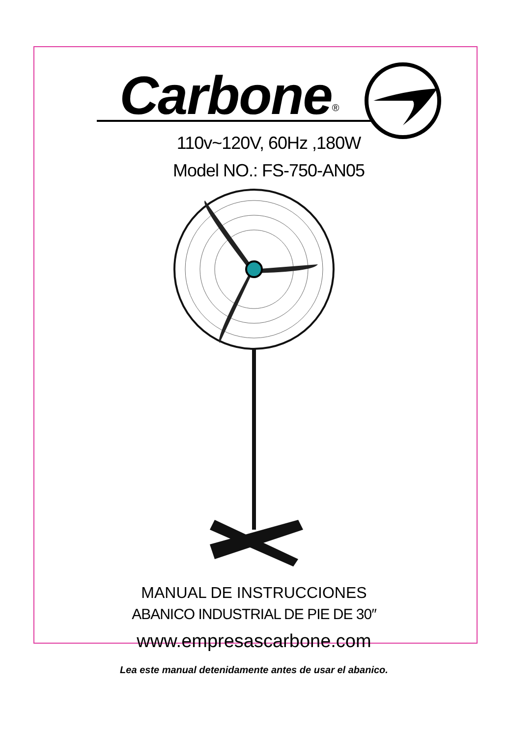Carbone<sup>®</sup>
110v~120V, 60Hz ,180W
Model NO.: FS-750-AN05
MANUAL DE INSTRUCCIONES
ABANICO INDUSTRIAL DE PIE DE 30″
www.empresascarbone.com
Lea este manual detenidamente antes de usar el abanico.